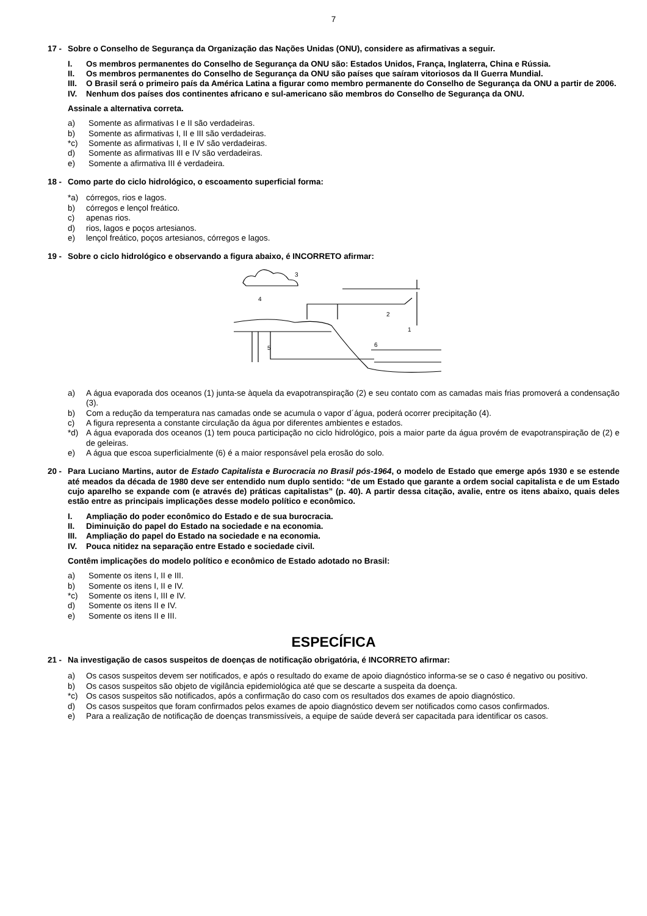7
17 - Sobre o Conselho de Segurança da Organização das Nações Unidas (ONU), considere as afirmativas a seguir.
I. Os membros permanentes do Conselho de Segurança da ONU são: Estados Unidos, França, Inglaterra, China e Rússia.
II. Os membros permanentes do Conselho de Segurança da ONU são países que saíram vitoriosos da II Guerra Mundial.
III. O Brasil será o primeiro país da América Latina a figurar como membro permanente do Conselho de Segurança da ONU a partir de 2006.
IV. Nenhum dos países dos continentes africano e sul-americano são membros do Conselho de Segurança da ONU.
Assinale a alternativa correta.
a) Somente as afirmativas I e II são verdadeiras.
b) Somente as afirmativas I, II e III são verdadeiras.
*c) Somente as afirmativas I, II e IV são verdadeiras.
d) Somente as afirmativas III e IV são verdadeiras.
e) Somente a afirmativa III é verdadeira.
18 - Como parte do ciclo hidrológico, o escoamento superficial forma:
*a) córregos, rios e lagos.
b) córregos e lençol freático.
c) apenas rios.
d) rios, lagos e poços artesianos.
e) lençol freático, poços artesianos, córregos e lagos.
19 - Sobre o ciclo hidrológico e observando a figura abaixo, é INCORRETO afirmar:
3
4
2
1
5
6
a) A água evaporada dos oceanos (1) junta-se àquela da evapotranspiração (2) e seu contato com as camadas mais frias promoverá a condensação (3).
b) Com a redução da temperatura nas camadas onde se acumula o vapor d´água, poderá ocorrer precipitação (4).
c) A figura representa a constante circulação da água por diferentes ambientes e estados.
*d) A água evaporada dos oceanos (1) tem pouca participação no ciclo hidrológico, pois a maior parte da água provém de evapotranspiração de (2) e de geleiras.
e) A água que escoa superficialmente (6) é a maior responsável pela erosão do solo.
20 - Para Luciano Martins, autor de Estado Capitalista e Burocracia no Brasil pós-1964, o modelo de Estado que emerge após 1930 e se estende até meados da década de 1980 deve ser entendido num duplo sentido: “de um Estado que garante a ordem social capitalista e de um Estado cujo aparelho se expande com (e através de) práticas capitalistas” (p. 40). A partir dessa citação, avalie, entre os itens abaixo, quais deles estão entre as principais implicações desse modelo político e econômico.
I. Ampliação do poder econômico do Estado e de sua burocracia.
II. Diminuição do papel do Estado na sociedade e na economia.
III. Ampliação do papel do Estado na sociedade e na economia.
IV. Pouca nitidez na separação entre Estado e sociedade civil.
Contêm implicações do modelo político e econômico de Estado adotado no Brasil:
a) Somente os itens I, II e III.
b) Somente os itens I, II e IV.
*c) Somente os itens I, III e IV.
d) Somente os itens II e IV.
e) Somente os itens II e III.
ESPECÍFICA
21 - Na investigação de casos suspeitos de doenças de notificação obrigatória, é INCORRETO afirmar:
a) Os casos suspeitos devem ser notificados, e após o resultado do exame de apoio diagnóstico informa-se se o caso é negativo ou positivo.
b) Os casos suspeitos são objeto de vigilância epidemiológica até que se descarte a suspeita da doença.
*c) Os casos suspeitos são notificados, após a confirmação do caso com os resultados dos exames de apoio diagnóstico.
d) Os casos suspeitos que foram confirmados pelos exames de apoio diagnóstico devem ser notificados como casos confirmados.
e) Para a realização de notificação de doenças transmissíveis, a equipe de saúde deverá ser capacitada para identificar os casos.